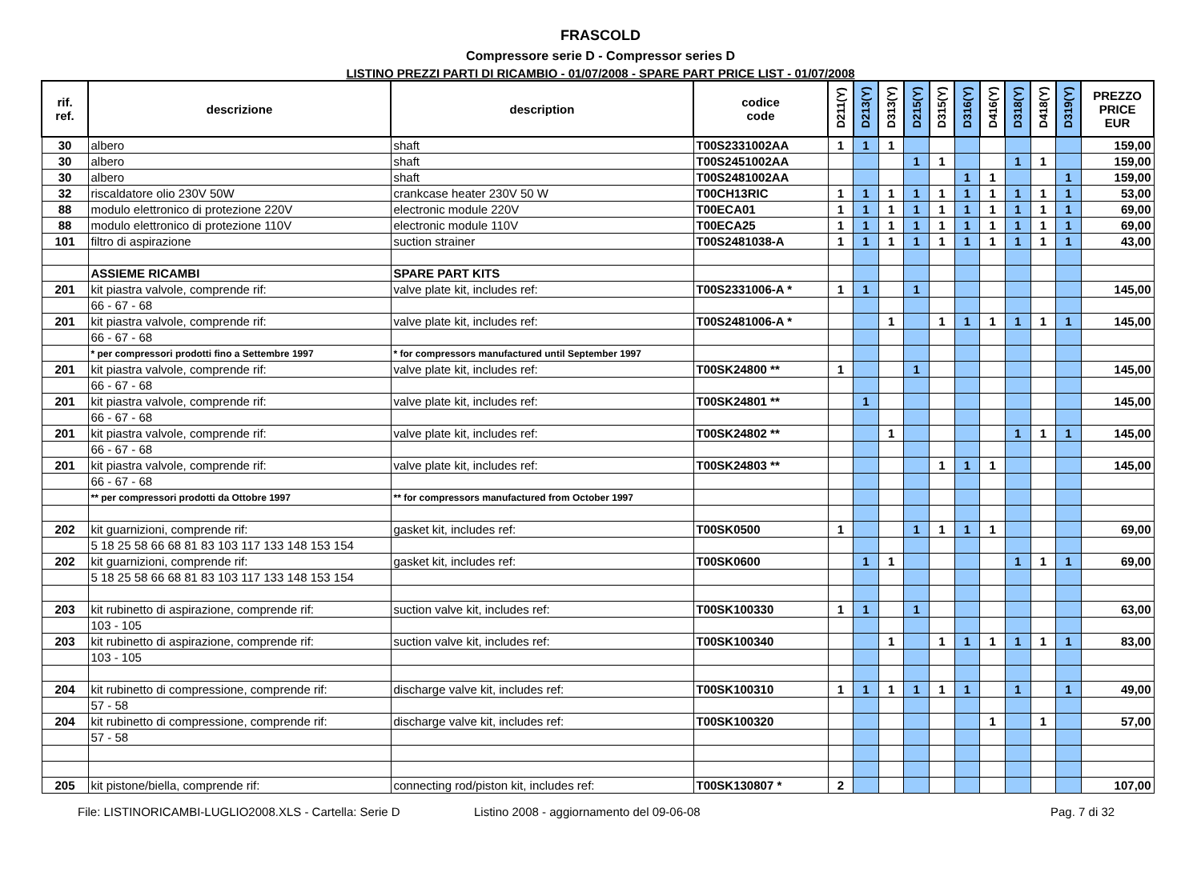FRASCOLD
Compressore serie D - Compressor series D
LISTINO PREZZI PARTI DI RICAMBIO - 01/07/2008 - SPARE PART PRICE LIST - 01/07/2008
| rif. ref. | descrizione | description | codice code | D211(Y) | D213(Y) | D313(Y) | D215(Y) | D315(Y) | D316(Y) | D416(Y) | D318(Y) | D418(Y) | D319(Y) | PREZZO PRICE EUR |
| --- | --- | --- | --- | --- | --- | --- | --- | --- | --- | --- | --- | --- | --- | --- |
| 30 | albero | shaft | T00S2331002AA | 1 | 1 | 1 | | | | | | | | 159,00 |
| 30 | albero | shaft | T00S2451002AA | | | | 1 | 1 | | | 1 | 1 | | 159,00 |
| 30 | albero | shaft | T00S2481002AA | | | | | | 1 | 1 | | | 1 | 159,00 |
| 32 | riscaldatore olio 230V 50W | crankcase heater 230V 50 W | T00CH13RIC | 1 | 1 | 1 | 1 | 1 | 1 | 1 | 1 | 1 | 1 | 53,00 |
| 88 | modulo elettronico di protezione 220V | electronic module 220V | T00ECA01 | 1 | 1 | 1 | 1 | 1 | 1 | 1 | 1 | 1 | 1 | 69,00 |
| 88 | modulo elettronico di protezione 110V | electronic module 110V | T00ECA25 | 1 | 1 | 1 | 1 | 1 | 1 | 1 | 1 | 1 | 1 | 69,00 |
| 101 | filtro di aspirazione | suction strainer | T00S2481038-A | 1 | 1 | 1 | 1 | 1 | 1 | 1 | 1 | 1 | 1 | 43,00 |
| | ASSIEME RICAMBI | SPARE PART KITS | | | | | | | | | | | | |
| 201 | kit piastra valvole, comprende rif: | valve plate kit, includes ref: | T00S2331006-A * | 1 | 1 | | 1 | | | | | | | 145,00 |
| | 66 - 67 - 68 | | | | | | | | | | | | | |
| 201 | kit piastra valvole, comprende rif: | valve plate kit, includes ref: | T00S2481006-A * | | | 1 | | 1 | 1 | 1 | 1 | 1 | 1 | 145,00 |
| | 66 - 67 - 68 | | | | | | | | | | | | | |
| | * per compressori prodotti fino a Settembre 1997 | * for compressors manufactured until September 1997 | | | | | | | | | | | | |
| 201 | kit piastra valvole, comprende rif: | valve plate kit, includes ref: | T00SK24800 ** | 1 | | | 1 | | | | | | | 145,00 |
| | 66 - 67 - 68 | | | | | | | | | | | | | |
| 201 | kit piastra valvole, comprende rif: | valve plate kit, includes ref: | T00SK24801 ** | | 1 | | | | | | | | | 145,00 |
| | 66 - 67 - 68 | | | | | | | | | | | | | |
| 201 | kit piastra valvole, comprende rif: | valve plate kit, includes ref: | T00SK24802 ** | | | 1 | | | | | 1 | 1 | 1 | 145,00 |
| | 66 - 67 - 68 | | | | | | | | | | | | | |
| 201 | kit piastra valvole, comprende rif: | valve plate kit, includes ref: | T00SK24803 ** | | | | | 1 | 1 | 1 | | | | 145,00 |
| | 66 - 67 - 68 | | | | | | | | | | | | | |
| | ** per compressori prodotti da Ottobre 1997 | ** for compressors manufactured from October 1997 | | | | | | | | | | | | |
| 202 | kit guarnizioni, comprende rif: | gasket kit, includes ref: | T00SK0500 | 1 | | | 1 | 1 | 1 | 1 | | | | 69,00 |
| | 5 18 25 58 66 68 81 83 103 117 133 148 153 154 | | | | | | | | | | | | | |
| 202 | kit guarnizioni, comprende rif: | gasket kit, includes ref: | T00SK0600 | | 1 | 1 | | | | | 1 | 1 | 1 | 69,00 |
| | 5 18 25 58 66 68 81 83 103 117 133 148 153 154 | | | | | | | | | | | | | |
| 203 | kit rubinetto di aspirazione, comprende rif: | suction valve kit, includes ref: | T00SK100330 | 1 | 1 | | 1 | | | | | | | 63,00 |
| | 103 - 105 | | | | | | | | | | | | | |
| 203 | kit rubinetto di aspirazione, comprende rif: | suction valve kit, includes ref: | T00SK100340 | | | 1 | | 1 | 1 | 1 | 1 | 1 | 1 | 83,00 |
| | 103 - 105 | | | | | | | | | | | | | |
| 204 | kit rubinetto di compressione, comprende rif: | discharge valve kit, includes ref: | T00SK100310 | 1 | 1 | 1 | 1 | 1 | 1 | | 1 | | 1 | 49,00 |
| | 57 - 58 | | | | | | | | | | | | | |
| 204 | kit rubinetto di compressione, comprende rif: | discharge valve kit, includes ref: | T00SK100320 | | | | | | | 1 | | 1 | | 57,00 |
| | 57 - 58 | | | | | | | | | | | | | |
| 205 | kit pistone/biella, comprende rif: | connecting rod/piston kit, includes ref: | T00SK130807 * | 2 | | | | | | | | | | 107,00 |
File: LISTINORICAMBI-LUGLIO2008.XLS - Cartella: Serie D Listino 2008 - aggiornamento del 09-06-08 Pag. 7 di 32